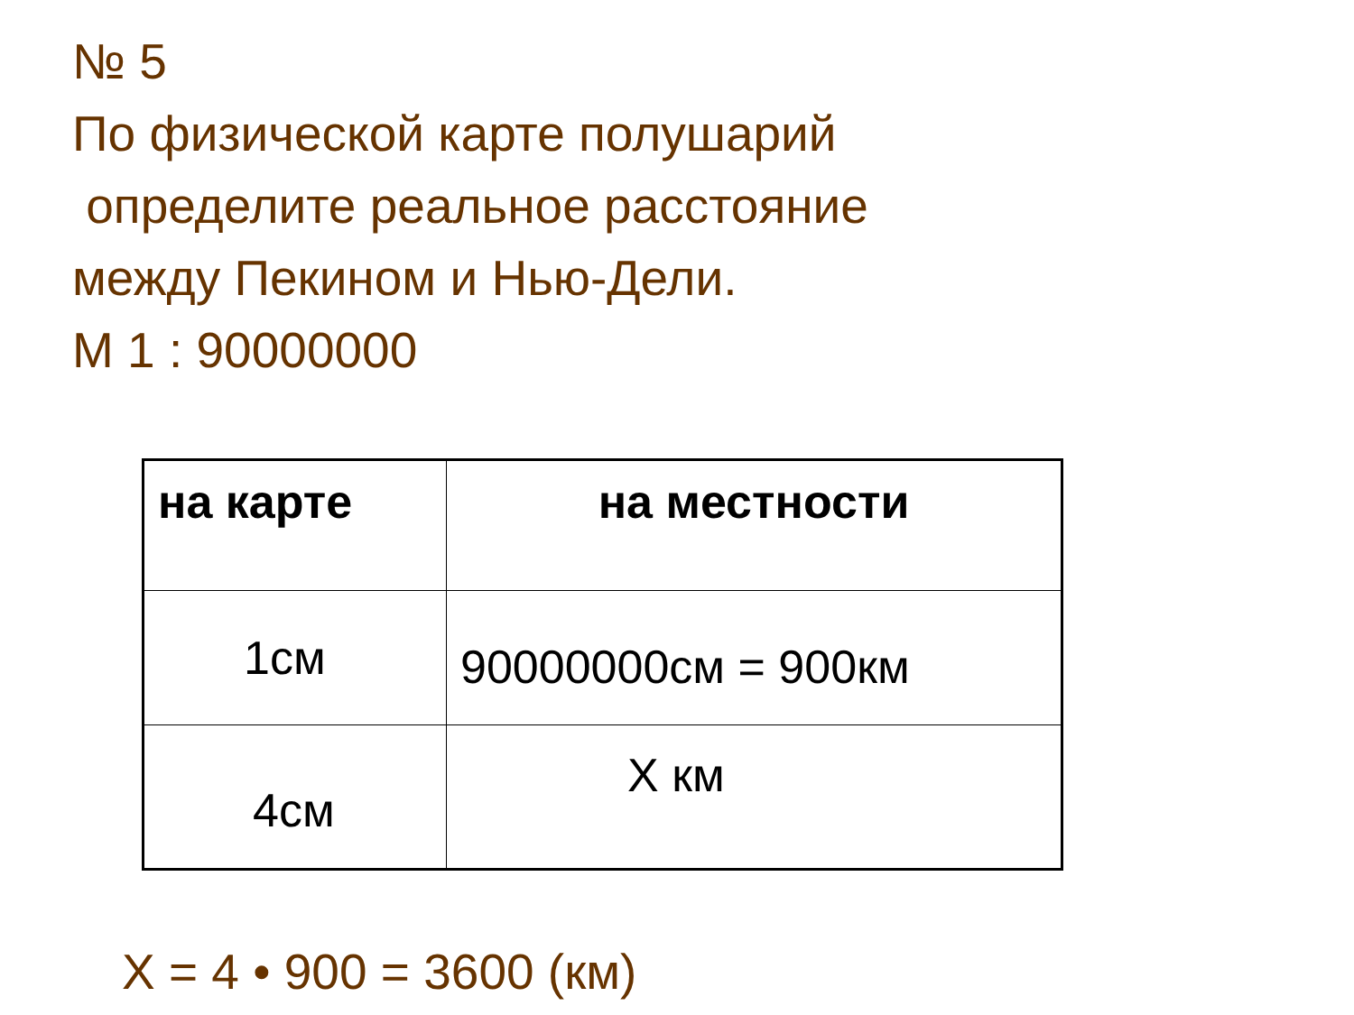№ 5
По физической карте полушарий
определите реальное расстояние
между Пекином и Нью-Дели.
М 1 : 90000000
| на карте | на местности |
| --- | --- |
| 1см | 90000000см = 900км |
| 4см | Х км |
Х = 4 • 900 = 3600 (км)